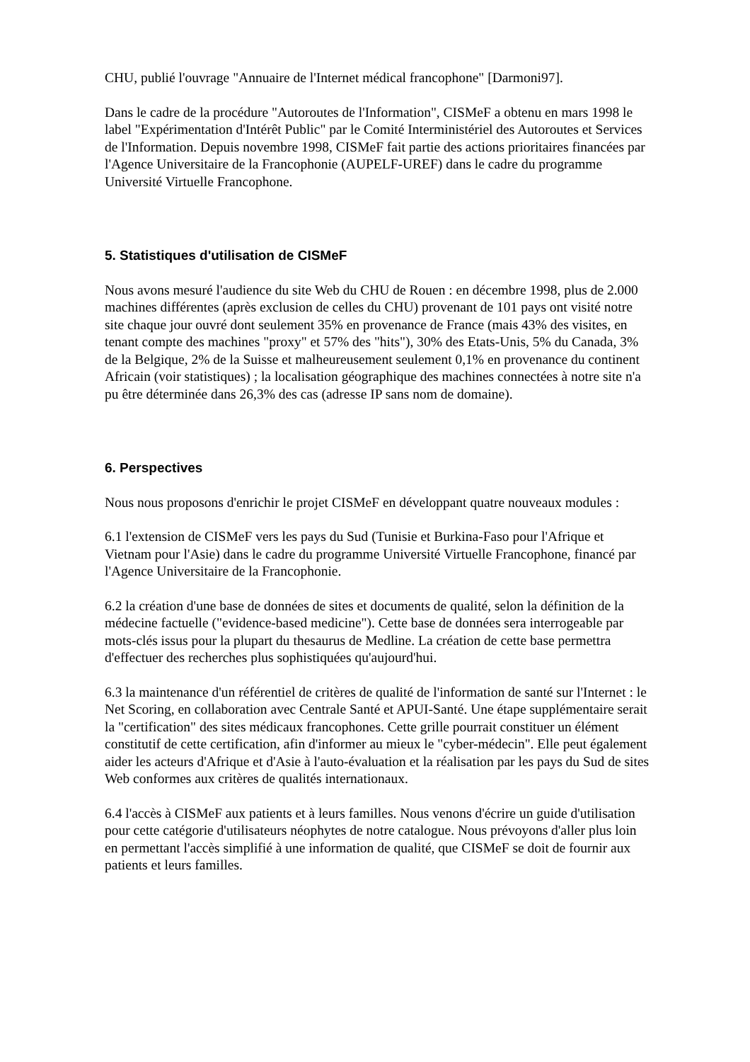CHU, publié l'ouvrage "Annuaire de l'Internet médical francophone" [Darmoni97].
Dans le cadre de la procédure "Autoroutes de l'Information", CISMeF a obtenu en mars 1998 le label "Expérimentation d'Intérêt Public" par le Comité Interministériel des Autoroutes et Services de l'Information. Depuis novembre 1998, CISMeF fait partie des actions prioritaires financées par l'Agence Universitaire de la Francophonie (AUPELF-UREF) dans le cadre du programme Université Virtuelle Francophone.
5. Statistiques d'utilisation de CISMeF
Nous avons mesuré l'audience du site Web du CHU de Rouen : en décembre 1998, plus de 2.000 machines différentes (après exclusion de celles du CHU) provenant de 101 pays ont visité notre site chaque jour ouvré dont seulement 35% en provenance de France (mais 43% des visites, en tenant compte des machines "proxy" et 57% des "hits"), 30% des Etats-Unis, 5% du Canada, 3% de la Belgique, 2% de la Suisse et malheureusement seulement 0,1% en provenance du continent Africain (voir statistiques) ; la localisation géographique des machines connectées à notre site n'a pu être déterminée dans 26,3% des cas (adresse IP sans nom de domaine).
6. Perspectives
Nous nous proposons d'enrichir le projet CISMeF en développant quatre nouveaux modules :
6.1 l'extension de CISMeF vers les pays du Sud (Tunisie et Burkina-Faso pour l'Afrique et Vietnam pour l'Asie) dans le cadre du programme Université Virtuelle Francophone, financé par l'Agence Universitaire de la Francophonie.
6.2 la création d'une base de données de sites et documents de qualité, selon la définition de la médecine factuelle ("evidence-based medicine"). Cette base de données sera interrogeable par mots-clés issus pour la plupart du thesaurus de Medline. La création de cette base permettra d'effectuer des recherches plus sophistiquées qu'aujourd'hui.
6.3 la maintenance d'un référentiel de critères de qualité de l'information de santé sur l'Internet : le Net Scoring, en collaboration avec Centrale Santé et APUI-Santé. Une étape supplémentaire serait la "certification" des sites médicaux francophones. Cette grille pourrait constituer un élément constitutif de cette certification, afin d'informer au mieux le "cyber-médecin". Elle peut également aider les acteurs d'Afrique et d'Asie à l'auto-évaluation et la réalisation par les pays du Sud de sites Web conformes aux critères de qualités internationaux.
6.4 l'accès à CISMeF aux patients et à leurs familles. Nous venons d'écrire un guide d'utilisation pour cette catégorie d'utilisateurs néophytes de notre catalogue. Nous prévoyons d'aller plus loin en permettant l'accès simplifié à une information de qualité, que CISMeF se doit de fournir aux patients et leurs familles.